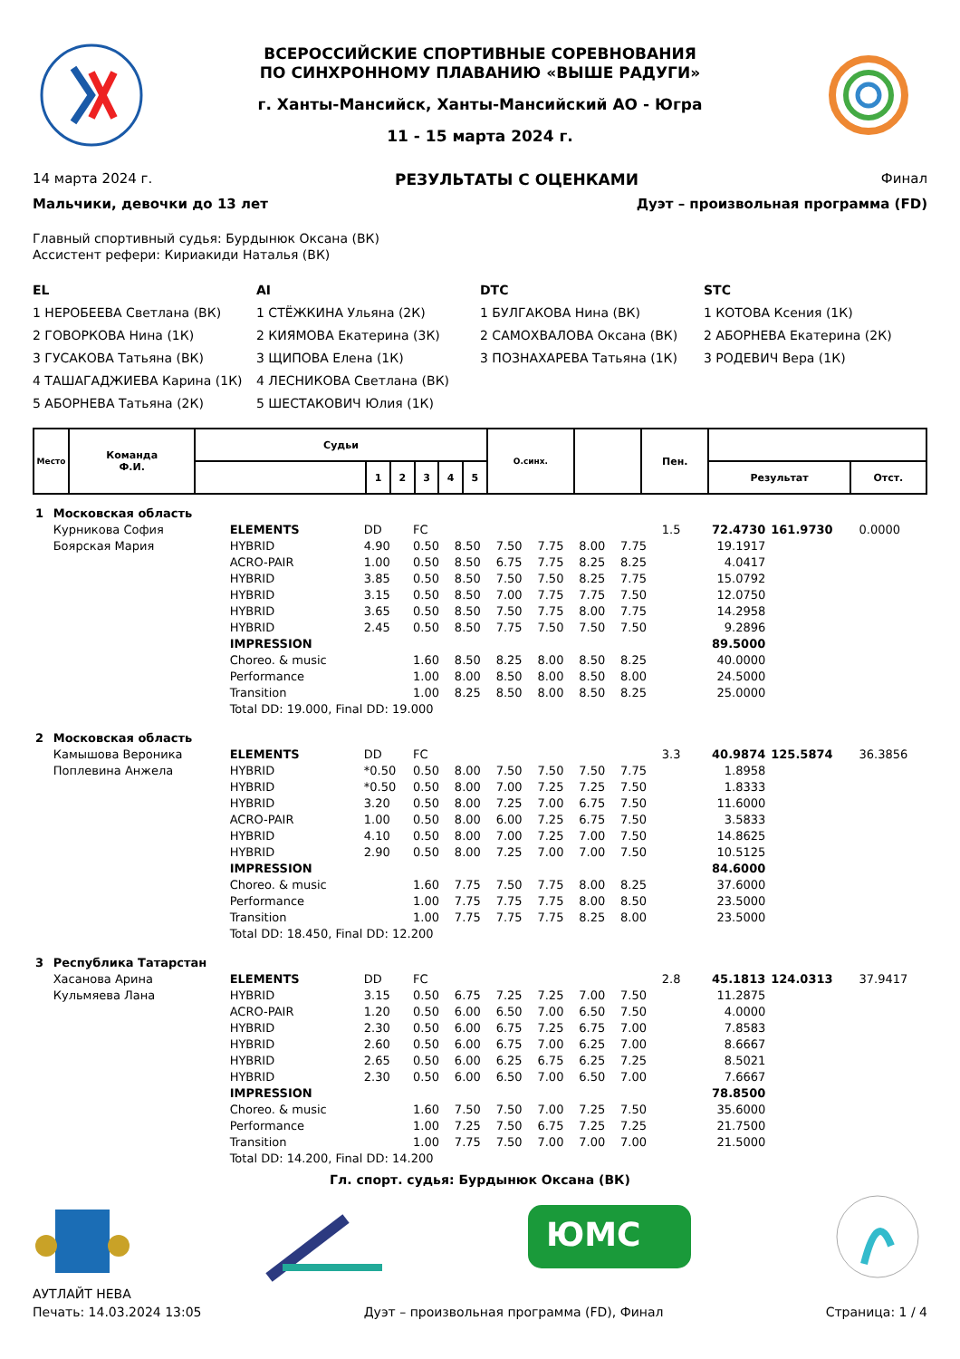ВСЕРОССИЙСКИЕ СПОРТИВНЫЕ СОРЕВНОВАНИЯ
ПО СИНХРОННОМУ ПЛАВАНИЮ «ВЫШЕ РАДУГИ»
г. Ханты-Мансийск, Ханты-Мансийский АО - Югра
11 - 15 марта 2024 г.
14 марта 2024 г. РЕЗУЛЬТАТЫ С ОЦЕНКАМИ Финал
Мальчики, девочки до 13 лет Дуэт – произвольная программа (FD)
Главный спортивный судья: Бурдынюк Оксана (ВК)
Ассистент рефери: Кириакиди Наталья (ВК)
EL
1 НЕРОБЕЕВА Светлана (ВК)
2 ГОВОРКОВА Нина (1К)
3 ГУСАКОВА Татьяна (ВК)
4 ТАШАГАДЖИЕВА Карина (1К)
5 АБОРНЕВА Татьяна (2К)
AI
1 СТЁЖКИНА Ульяна (2К)
2 КИЯМОВА Екатерина (3К)
3 ЩИПОВА Елена (1К)
4 ЛЕСНИКОВА Светлана (ВК)
5 ШЕСТАКОВИЧ Юлия (1К)
DTC
1 БУЛГАКОВА Нина (ВК)
2 САМОХВАЛОВА Оксана (ВК)
3 ПОЗНАХАРЕВА Татьяна (1К)
STC
1 КОТОВА Ксения (1К)
2 АБОРНЕВА Екатерина (2К)
3 РОДЕВИЧ Вера (1К)
| Место | Команда Ф.И. | Судьи | | | | | | О.синх. | | Пен. | | |
| --- | --- | --- | --- | --- | --- | --- | --- | --- | --- | --- | --- | --- |
| | | | 1 | 2 | 3 | 4 | 5 | | | | Результат | Отст. |
| 1 | Московская область | | | | | | | | | | | | |
| | Курникова София | ELEMENTS | DD | FC | | | | | | 1.5 | 72.4730 | 161.9730 | 0.0000 |
| | Боярская Мария | HYBRID | 4.90 | 0.50 | 8.50 | 7.50 | 7.75 | 8.00 | 7.75 | | 19.1917 | | |
| | | ACRO-PAIR | 1.00 | 0.50 | 8.50 | 6.75 | 7.75 | 8.25 | 8.25 | | 4.0417 | | |
| | | HYBRID | 3.85 | 0.50 | 8.50 | 7.50 | 7.50 | 8.25 | 7.75 | | 15.0792 | | |
| | | HYBRID | 3.15 | 0.50 | 8.50 | 7.00 | 7.75 | 7.75 | 7.50 | | 12.0750 | | |
| | | HYBRID | 3.65 | 0.50 | 8.50 | 7.50 | 7.75 | 8.00 | 7.75 | | 14.2958 | | |
| | | HYBRID | 2.45 | 0.50 | 8.50 | 7.75 | 7.50 | 7.50 | 7.50 | | 9.2896 | | |
| | | IMPRESSION | | | | | | | | | 89.5000 | | |
| | | Choreo. & music | | 1.60 | 8.50 | 8.25 | 8.00 | 8.50 | 8.25 | | 40.0000 | | |
| | | Performance | | 1.00 | 8.00 | 8.50 | 8.00 | 8.50 | 8.00 | | 24.5000 | | |
| | | Transition | | 1.00 | 8.25 | 8.50 | 8.00 | 8.50 | 8.25 | | 25.0000 | | |
| | | Total DD: 19.000, Final DD: 19.000 | | | | | | | | | | | |
| 2 | Московская область | | | | | | | | | | | | |
| | Камышова Вероника | ELEMENTS | DD | FC | | | | | | 3.3 | 40.9874 | 125.5874 | 36.3856 |
| | Поплевина Анжела | HYBRID | *0.50 | 0.50 | 8.00 | 7.50 | 7.50 | 7.50 | 7.75 | | 1.8958 | | |
| | | HYBRID | *0.50 | 0.50 | 8.00 | 7.00 | 7.25 | 7.25 | 7.50 | | 1.8333 | | |
| | | HYBRID | 3.20 | 0.50 | 8.00 | 7.25 | 7.00 | 6.75 | 7.50 | | 11.6000 | | |
| | | ACRO-PAIR | 1.00 | 0.50 | 8.00 | 6.00 | 7.25 | 6.75 | 7.50 | | 3.5833 | | |
| | | HYBRID | 4.10 | 0.50 | 8.00 | 7.00 | 7.25 | 7.00 | 7.50 | | 14.8625 | | |
| | | HYBRID | 2.90 | 0.50 | 8.00 | 7.25 | 7.00 | 7.00 | 7.50 | | 10.5125 | | |
| | | IMPRESSION | | | | | | | | | 84.6000 | | |
| | | Choreo. & music | | 1.60 | 7.75 | 7.50 | 7.75 | 8.00 | 8.25 | | 37.6000 | | |
| | | Performance | | 1.00 | 7.75 | 7.75 | 7.75 | 8.00 | 8.50 | | 23.5000 | | |
| | | Transition | | 1.00 | 7.75 | 7.75 | 7.75 | 8.25 | 8.00 | | 23.5000 | | |
| | | Total DD: 18.450, Final DD: 12.200 | | | | | | | | | | | |
| 3 | Республика Татарстан | | | | | | | | | | | | |
| | Хасанова Арина | ELEMENTS | DD | FC | | | | | | 2.8 | 45.1813 | 124.0313 | 37.9417 |
| | Кульмяева Лана | HYBRID | 3.15 | 0.50 | 6.75 | 7.25 | 7.25 | 7.00 | 7.50 | | 11.2875 | | |
| | | ACRO-PAIR | 1.20 | 0.50 | 6.00 | 6.50 | 7.00 | 6.50 | 7.50 | | 4.0000 | | |
| | | HYBRID | 2.30 | 0.50 | 6.00 | 6.75 | 7.25 | 6.75 | 7.00 | | 7.8583 | | |
| | | HYBRID | 2.60 | 0.50 | 6.00 | 6.75 | 7.00 | 6.25 | 7.00 | | 8.6667 | | |
| | | HYBRID | 2.65 | 0.50 | 6.00 | 6.25 | 6.75 | 6.25 | 7.25 | | 8.5021 | | |
| | | HYBRID | 2.30 | 0.50 | 6.00 | 6.50 | 7.00 | 6.50 | 7.00 | | 7.6667 | | |
| | | IMPRESSION | | | | | | | | | 78.8500 | | |
| | | Choreo. & music | | 1.60 | 7.50 | 7.50 | 7.00 | 7.25 | 7.50 | | 35.6000 | | |
| | | Performance | | 1.00 | 7.25 | 7.50 | 6.75 | 7.25 | 7.25 | | 21.7500 | | |
| | | Transition | | 1.00 | 7.75 | 7.50 | 7.00 | 7.00 | 7.00 | | 21.5000 | | |
| | | Total DD: 14.200, Final DD: 14.200 | | | | | | | | | | | |
Гл. спорт. судья: Бурдынюк Оксана (ВК)
ЮМС
АУТЛАЙТ НЕВА
Печать: 14.03.2024 13:05 Дуэт – произвольная программа (FD), Финал Страница: 1 / 4